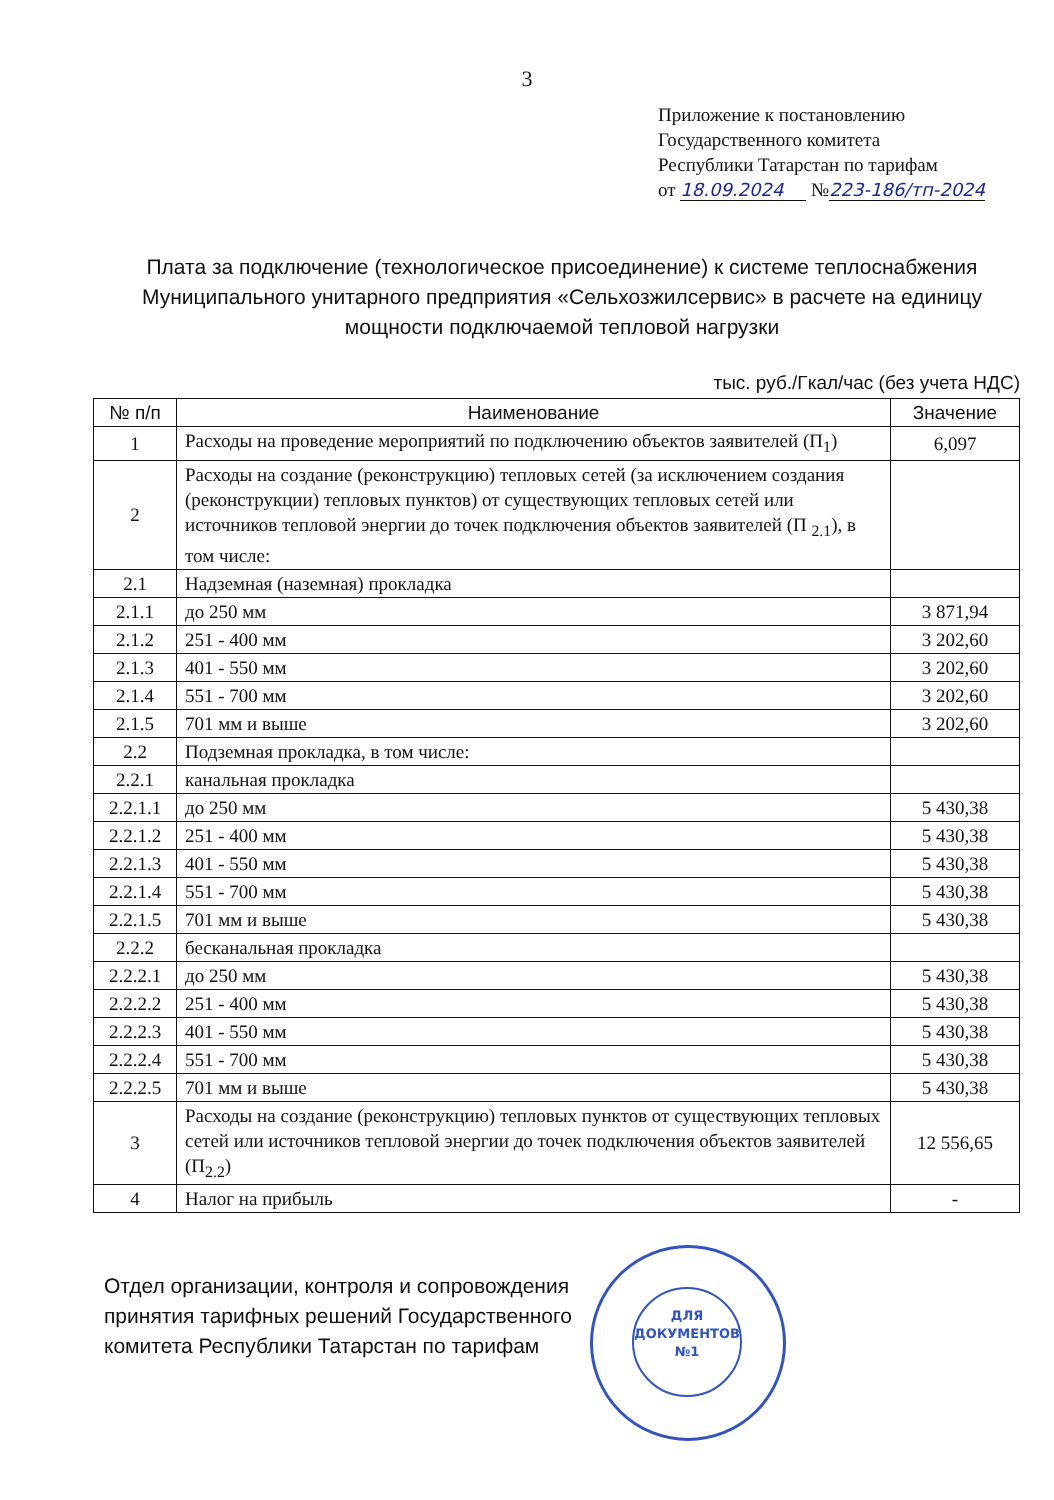3
Приложение к постановлению
Государственного комитета
Республики Татарстан по тарифам
от 18.09.2024 №223-186/тп-2024
Плата за подключение (технологическое присоединение) к системе теплоснабжения Муниципального унитарного предприятия «Сельхозжилсервис» в расчете на единицу мощности подключаемой тепловой нагрузки
тыс. руб./Гкал/час (без учета НДС)
| № п/п | Наименование | Значение |
| --- | --- | --- |
| 1 | Расходы на проведение мероприятий по подключению объектов заявителей (П<sub>1</sub>) | 6,097 |
| 2 | Расходы на создание (реконструкцию) тепловых сетей (за исключением создания (реконструкции) тепловых пунктов) от существующих тепловых сетей или источников тепловой энергии до точек подключения объектов заявителей (П <sub>2.1</sub>), в том числе: | |
| 2.1 | Надземная (наземная) прокладка | |
| 2.1.1 | до 250 мм | 3 871,94 |
| 2.1.2 | 251 - 400 мм | 3 202,60 |
| 2.1.3 | 401 - 550 мм | 3 202,60 |
| 2.1.4 | 551 - 700 мм | 3 202,60 |
| 2.1.5 | 701 мм и выше | 3 202,60 |
| 2.2 | Подземная прокладка, в том числе: | |
| 2.2.1 | канальная прокладка | |
| 2.2.1.1 | до 250 мм | 5 430,38 |
| 2.2.1.2 | 251 - 400 мм | 5 430,38 |
| 2.2.1.3 | 401 - 550 мм | 5 430,38 |
| 2.2.1.4 | 551 - 700 мм | 5 430,38 |
| 2.2.1.5 | 701 мм и выше | 5 430,38 |
| 2.2.2 | бесканальная прокладка | |
| 2.2.2.1 | до 250 мм | 5 430,38 |
| 2.2.2.2 | 251 - 400 мм | 5 430,38 |
| 2.2.2.3 | 401 - 550 мм | 5 430,38 |
| 2.2.2.4 | 551 - 700 мм | 5 430,38 |
| 2.2.2.5 | 701 мм и выше | 5 430,38 |
| 3 | Расходы на создание (реконструкцию) тепловых пунктов от существующих тепловых сетей или источников тепловой энергии до точек подключения объектов заявителей (П<sub>2.2</sub>) | 12 556,65 |
| 4 | Налог на прибыль | - |
Отдел организации, контроля и сопровождения
принятия тарифных решений Государственного
комитета Республики Татарстан по тарифам
ДЛЯ
ДОКУМЕНТОВ
№1